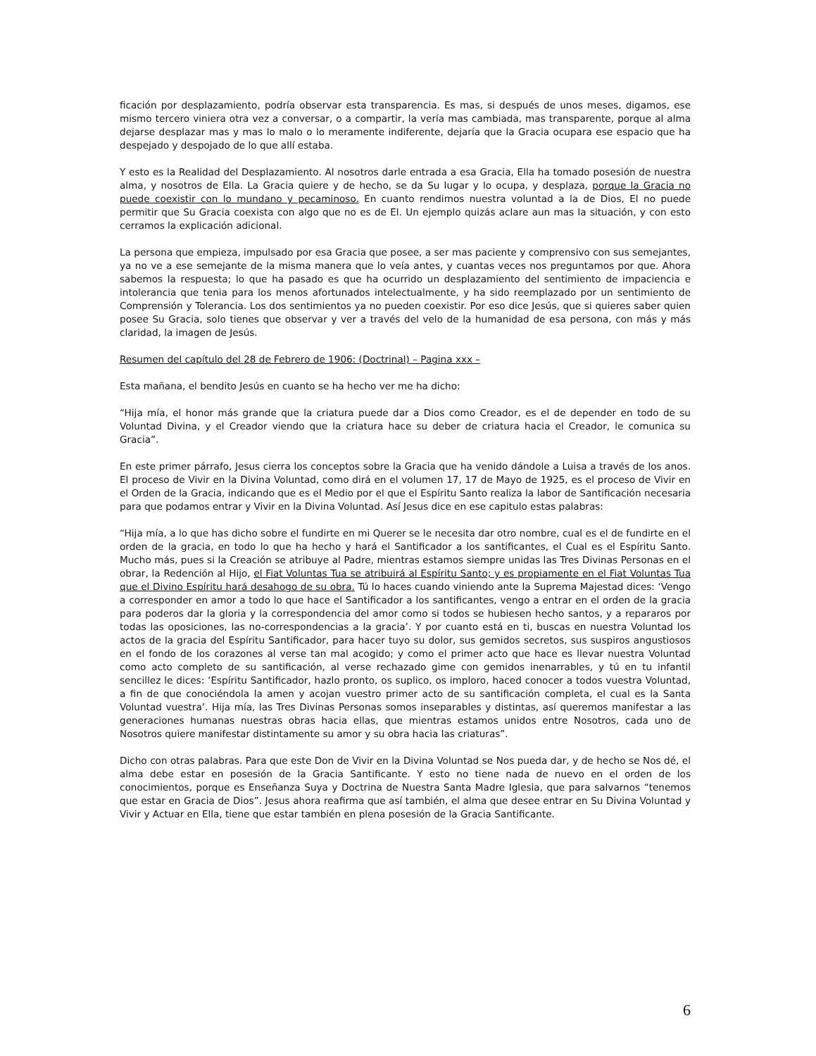ficación por desplazamiento, podría observar esta transparencia. Es mas, si después de unos meses, digamos, ese mismo tercero viniera otra vez a conversar, o a compartir, la vería mas cambiada, mas transparente, porque al alma dejarse desplazar mas y mas lo malo o lo meramente indiferente, dejaría que la Gracia ocupara ese espacio que ha despejado y despojado de lo que allí estaba.
Y esto es la Realidad del Desplazamiento. Al nosotros darle entrada a esa Gracia, Ella ha tomado posesión de nuestra alma, y nosotros de Ella. La Gracia quiere y de hecho, se da Su lugar y lo ocupa, y desplaza, porque la Gracia no puede coexistir con lo mundano y pecaminoso. En cuanto rendimos nuestra voluntad a la de Dios, El no puede permitir que Su Gracia coexista con algo que no es de El. Un ejemplo quizás aclare aun mas la situación, y con esto cerramos la explicación adicional.
La persona que empieza, impulsado por esa Gracia que posee, a ser mas paciente y comprensivo con sus semejantes, ya no ve a ese semejante de la misma manera que lo veía antes, y cuantas veces nos preguntamos por que. Ahora sabemos la respuesta; lo que ha pasado es que ha ocurrido un desplazamiento del sentimiento de impaciencia e intolerancia que tenia para los menos afortunados intelectualmente, y ha sido reemplazado por un sentimiento de Comprensión y Tolerancia. Los dos sentimientos ya no pueden coexistir. Por eso dice Jesús, que si quieres saber quien posee Su Gracia, solo tienes que observar y ver a través del velo de la humanidad de esa persona, con más y más claridad, la imagen de Jesús.
Resumen del capítulo del 28 de Febrero de 1906: (Doctrinal) – Pagina xxx –
Esta mañana, el bendito Jesús en cuanto se ha hecho ver me ha dicho:
“Hija mía, el honor más grande que la criatura puede dar a Dios como Creador, es el de depender en todo de su Voluntad Divina, y el Creador viendo que la criatura hace su deber de criatura hacia el Creador, le comunica su Gracia”.
En este primer párrafo, Jesus cierra los conceptos sobre la Gracia que ha venido dándole a Luisa a través de los anos. El proceso de Vivir en la Divina Voluntad, como dirá en el volumen 17, 17 de Mayo de 1925, es el proceso de Vivir en el Orden de la Gracia, indicando que es el Medio por el que el Espíritu Santo realiza la labor de Santificación necesaria para que podamos entrar y Vivir en la Divina Voluntad. Así Jesus dice en ese capitulo estas palabras:
“Hija mía, a lo que has dicho sobre el fundirte en mi Querer se le necesita dar otro nombre, cual es el de fundirte en el orden de la gracia, en todo lo que ha hecho y hará el Santificador a los santificantes, el Cual es el Espíritu Santo. Mucho más, pues si la Creación se atribuye al Padre, mientras estamos siempre unidas las Tres Divinas Personas en el obrar, la Redención al Hijo, el Fiat Voluntas Tua se atribuirá al Espíritu Santo; y es propiamente en el Fiat Voluntas Tua que el Divino Espíritu hará desahogo de su obra. Tú lo haces cuando viniendo ante la Suprema Majestad dices: ‘Vengo a corresponder en amor a todo lo que hace el Santificador a los santificantes, vengo a entrar en el orden de la gracia para poderos dar la gloria y la correspondencia del amor como si todos se hubiesen hecho santos, y a repararos por todas las oposiciones, las no-correspondencias a la gracia’. Y por cuanto está en ti, buscas en nuestra Voluntad los actos de la gracia del Espíritu Santificador, para hacer tuyo su dolor, sus gemidos secretos, sus suspiros angustiosos en el fondo de los corazones al verse tan mal acogido; y como el primer acto que hace es llevar nuestra Voluntad como acto completo de su santificación, al verse rechazado gime con gemidos inenarrables, y tú en tu infantil sencillez le dices: ‘Espíritu Santificador, hazlo pronto, os suplico, os imploro, haced conocer a todos vuestra Voluntad, a fin de que conociéndola la amen y acojan vuestro primer acto de su santificación completa, el cual es la Santa Voluntad vuestra’. Hija mía, las Tres Divinas Personas somos inseparables y distintas, así queremos manifestar a las generaciones humanas nuestras obras hacia ellas, que mientras estamos unidos entre Nosotros, cada uno de Nosotros quiere manifestar distintamente su amor y su obra hacia las criaturas”.
Dicho con otras palabras. Para que este Don de Vivir en la Divina Voluntad se Nos pueda dar, y de hecho se Nos dé, el alma debe estar en posesión de la Gracia Santificante. Y esto no tiene nada de nuevo en el orden de los conocimientos, porque es Enseñanza Suya y Doctrina de Nuestra Santa Madre Iglesia, que para salvarnos “tenemos que estar en Gracia de Dios”. Jesus ahora reafirma que así también, el alma que desee entrar en Su Divina Voluntad y Vivir y Actuar en Ella, tiene que estar también en plena posesión de la Gracia Santificante.
6